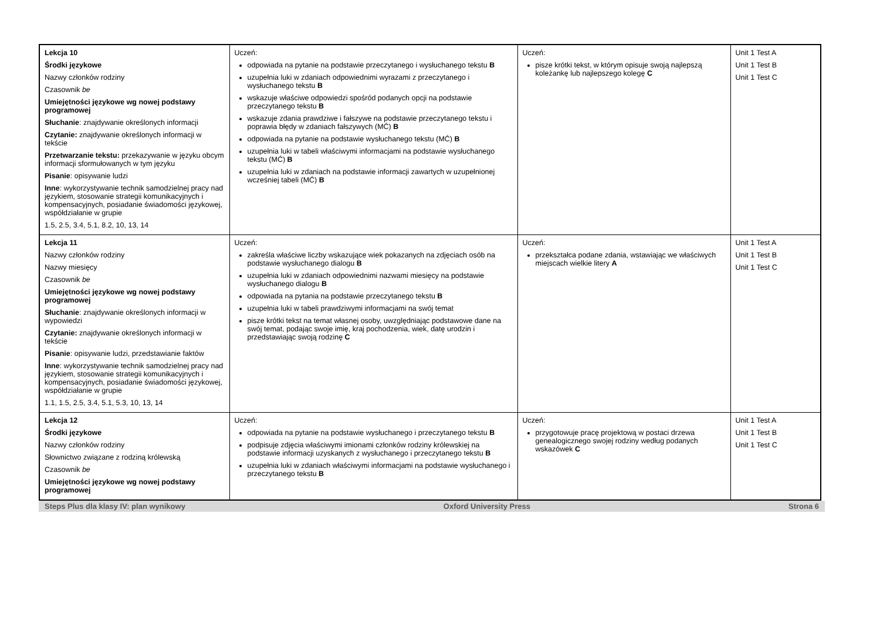| Lekcja 10 Środki językowe Nazwy członków rodziny Czasownik be Umiejętności językowe wg nowej podstawy programowej Słuchanie : znajdywanie określonych informacji Czytanie: znajdywanie określonych informacji w tekście Przetwarzanie tekstu: przekazywanie w języku obcym informacji sformułowanych w tym języku Pisanie : opisywanie ludzi Inne : wykorzystywanie technik samodzielnej pracy nad językiem, stosowanie strategii komunikacyjnych i kompensacyjnych, posiadanie świadomości językowej, współdziałanie w grupie 1.5, 2.5, 3.4, 5.1, 8.2, 10, 13, 14 | Uczeń: odpowiada na pytanie na podstawie przeczytanego i wysłuchanego tekstu B uzupełnia luki w zdaniach odpowiednimi wyrazami z przeczytanego i wysłuchanego tekstu B wskazuje właściwe odpowiedzi spośród podanych opcji na podstawie przeczytanego tekstu B wskazuje zdania prawdziwe i fałszywe na podstawie przeczytanego tekstu i poprawia błędy w zdaniach fałszywych (MĆ) B odpowiada na pytanie na podstawie wysłuchanego tekstu (MĆ) B uzupełnia luki w tabeli właściwymi informacjami na podstawie wysłuchanego tekstu (MĆ) B uzupełnia luki w zdaniach na podstawie informacji zawartych w uzupełnionej wcześniej tabeli (MĆ) B | Uczeń: pisze krótki tekst, w którym opisuje swoją najlepszą koleżankę lub najlepszego kolegę C | Unit 1 Test A Unit 1 Test B Unit 1 Test C |
| Lekcja 11 Nazwy członków rodziny Nazwy miesięcy Czasownik be Umiejętności językowe wg nowej podstawy programowej Słuchanie : znajdywanie określonych informacji w wypowiedzi Czytanie: znajdywanie określonych informacji w tekście Pisanie : opisywanie ludzi, przedstawianie faktów Inne : wykorzystywanie technik samodzielnej pracy nad językiem, stosowanie strategii komunikacyjnych i kompensacyjnych, posiadanie świadomości językowej, współdziałanie w grupie 1.1, 1.5, 2.5, 3.4, 5.1, 5.3, 10, 13, 14 | Uczeń: zakreśla właściwe liczby wskazujące wiek pokazanych na zdjęciach osób na podstawie wysłuchanego dialogu B uzupełnia luki w zdaniach odpowiednimi nazwami miesięcy na podstawie wysłuchanego dialogu B odpowiada na pytania na podstawie przeczytanego tekstu B uzupełnia luki w tabeli prawdziwymi informacjami na swój temat pisze krótki tekst na temat własnej osoby, uwzględniając podstawowe dane na swój temat, podając swoje imię, kraj pochodzenia, wiek, datę urodzin i przedstawiając swoją rodzinę C | Uczeń: przekształca podane zdania, wstawiając we właściwych miejscach wielkie litery A | Unit 1 Test A Unit 1 Test B Unit 1 Test C |
| Lekcja 12 Środki językowe Nazwy członków rodziny Słownictwo związane z rodziną królewską Czasownik be Umiejętności językowe wg nowej podstawy programowej | Uczeń: odpowiada na pytanie na podstawie wysłuchanego i przeczytanego tekstu B podpisuje zdjęcia właściwymi imionami członków rodziny królewskiej na podstawie informacji uzyskanych z wysłuchanego i przeczytanego tekstu B uzupełnia luki w zdaniach właściwymi informacjami na podstawie wysłuchanego i przeczytanego tekstu B | Uczeń: przygotowuje pracę projektową w postaci drzewa genealogicznego swojej rodziny według podanych wskazówek C | Unit 1 Test A Unit 1 Test B Unit 1 Test C |
Steps Plus dla klasy IV: plan wynikowy Oxford University Press Strona 6